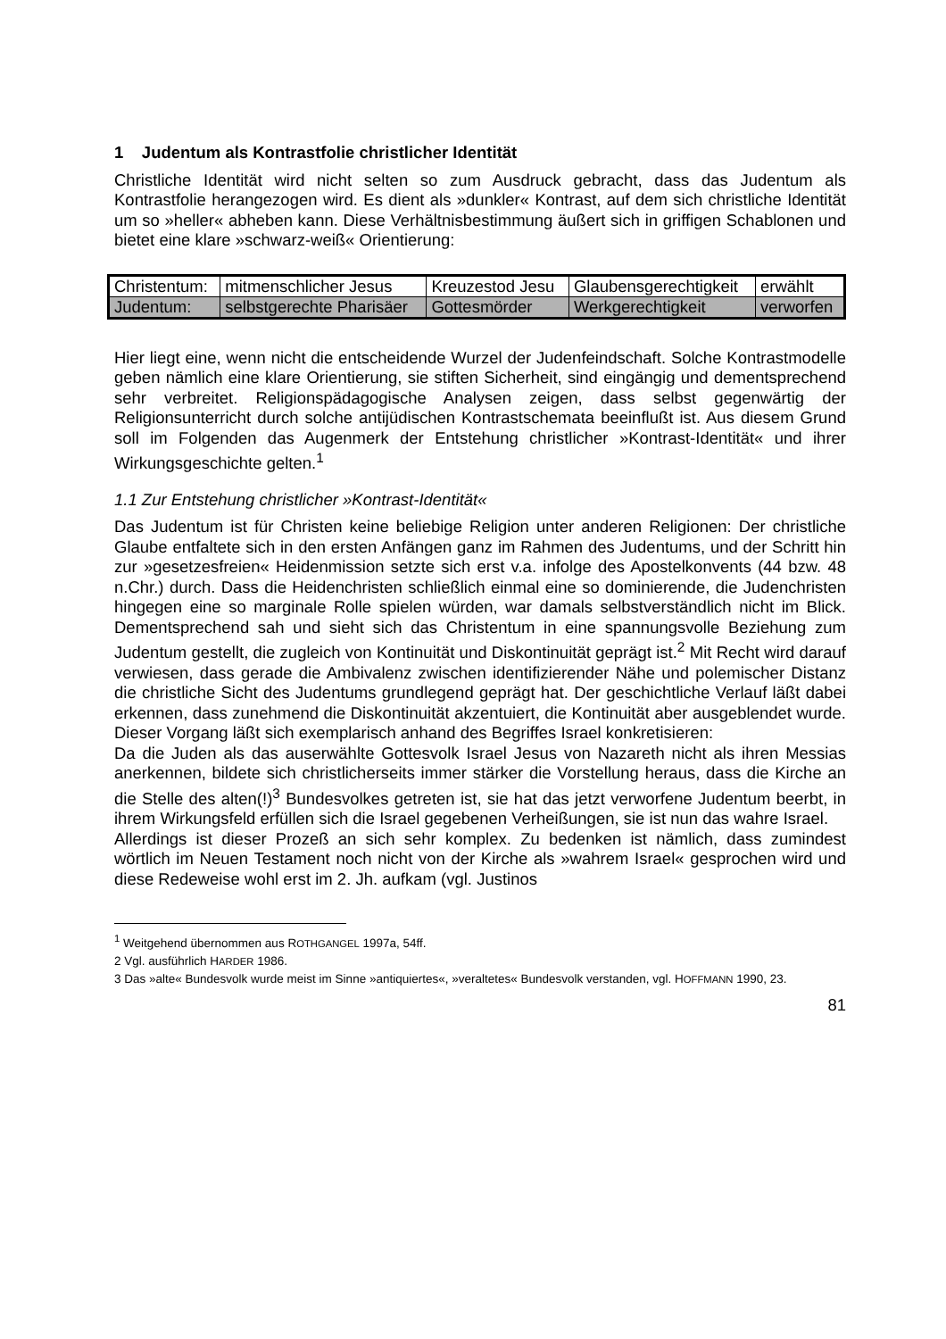1 Judentum als Kontrastfolie christlicher Identität
Christliche Identität wird nicht selten so zum Ausdruck gebracht, dass das Judentum als Kontrastfolie herangezogen wird. Es dient als »dunkler« Kontrast, auf dem sich christliche Identität um so »heller« abheben kann. Diese Verhältnisbestimmung äußert sich in griffigen Schablonen und bietet eine klare »schwarz-weiß« Orientierung:
| Christentum: | mitmenschlicher Jesus | Kreuzestod Jesu | Glaubensgerechtigkeit | erwählt |
| Judentum: | selbstgerechte Pharisäer | Gottesmörder | Werkgerechtigkeit | verworfen |
Hier liegt eine, wenn nicht die entscheidende Wurzel der Judenfeindschaft. Solche Kontrastmodelle geben nämlich eine klare Orientierung, sie stiften Sicherheit, sind eingängig und dementsprechend sehr verbreitet. Religionspädagogische Analysen zeigen, dass selbst gegenwärtig der Religionsunterricht durch solche antijüdischen Kontrastschemata beeinflußt ist. Aus diesem Grund soll im Folgenden das Augenmerk der Entstehung christlicher »Kontrast-Identität« und ihrer Wirkungsgeschichte gelten.<sup>1</sup>
1.1 Zur Entstehung christlicher »Kontrast-Identität«
Das Judentum ist für Christen keine beliebige Religion unter anderen Religionen: Der christliche Glaube entfaltete sich in den ersten Anfängen ganz im Rahmen des Judentums, und der Schritt hin zur »gesetzesfreien« Heidenmission setzte sich erst v.a. infolge des Apostelkonvents (44 bzw. 48 n.Chr.) durch. Dass die Heidenchristen schließlich einmal eine so dominierende, die Judenchristen hingegen eine so marginale Rolle spielen würden, war damals selbstverständlich nicht im Blick. Dementsprechend sah und sieht sich das Christentum in eine spannungsvolle Beziehung zum Judentum gestellt, die zugleich von Kontinuität und Diskontinuität geprägt ist.<sup>2</sup> Mit Recht wird darauf verwiesen, dass gerade die Ambivalenz zwischen identifizierender Nähe und polemischer Distanz die christliche Sicht des Judentums grundlegend geprägt hat. Der geschichtliche Verlauf läßt dabei erkennen, dass zunehmend die Diskontinuität akzentuiert, die Kontinuität aber ausgeblendet wurde. Dieser Vorgang läßt sich exemplarisch anhand des Begriffes Israel konkretisieren:
Da die Juden als das auserwählte Gottesvolk Israel Jesus von Nazareth nicht als ihren Messias anerkennen, bildete sich christlicherseits immer stärker die Vorstellung heraus, dass die Kirche an die Stelle des alten(!)<sup>3</sup> Bundesvolkes getreten ist, sie hat das jetzt verworfene Judentum beerbt, in ihrem Wirkungsfeld erfüllen sich die Israel gegebenen Verheißungen, sie ist nun das wahre Israel.
Allerdings ist dieser Prozeß an sich sehr komplex. Zu bedenken ist nämlich, dass zumindest wörtlich im Neuen Testament noch nicht von der Kirche als »wahrem Israel« gesprochen wird und diese Redeweise wohl erst im 2. Jh. aufkam (vgl. Justinos
<sup>1</sup> Weitgehend übernommen aus ROTHGANGEL 1997a, 54ff.
2 Vgl. ausführlich HARDER 1986.
3 Das »alte« Bundesvolk wurde meist im Sinne »antiquiertes«, »veraltetes« Bundesvolk verstanden, vgl. HOFFMANN 1990, 23.
81